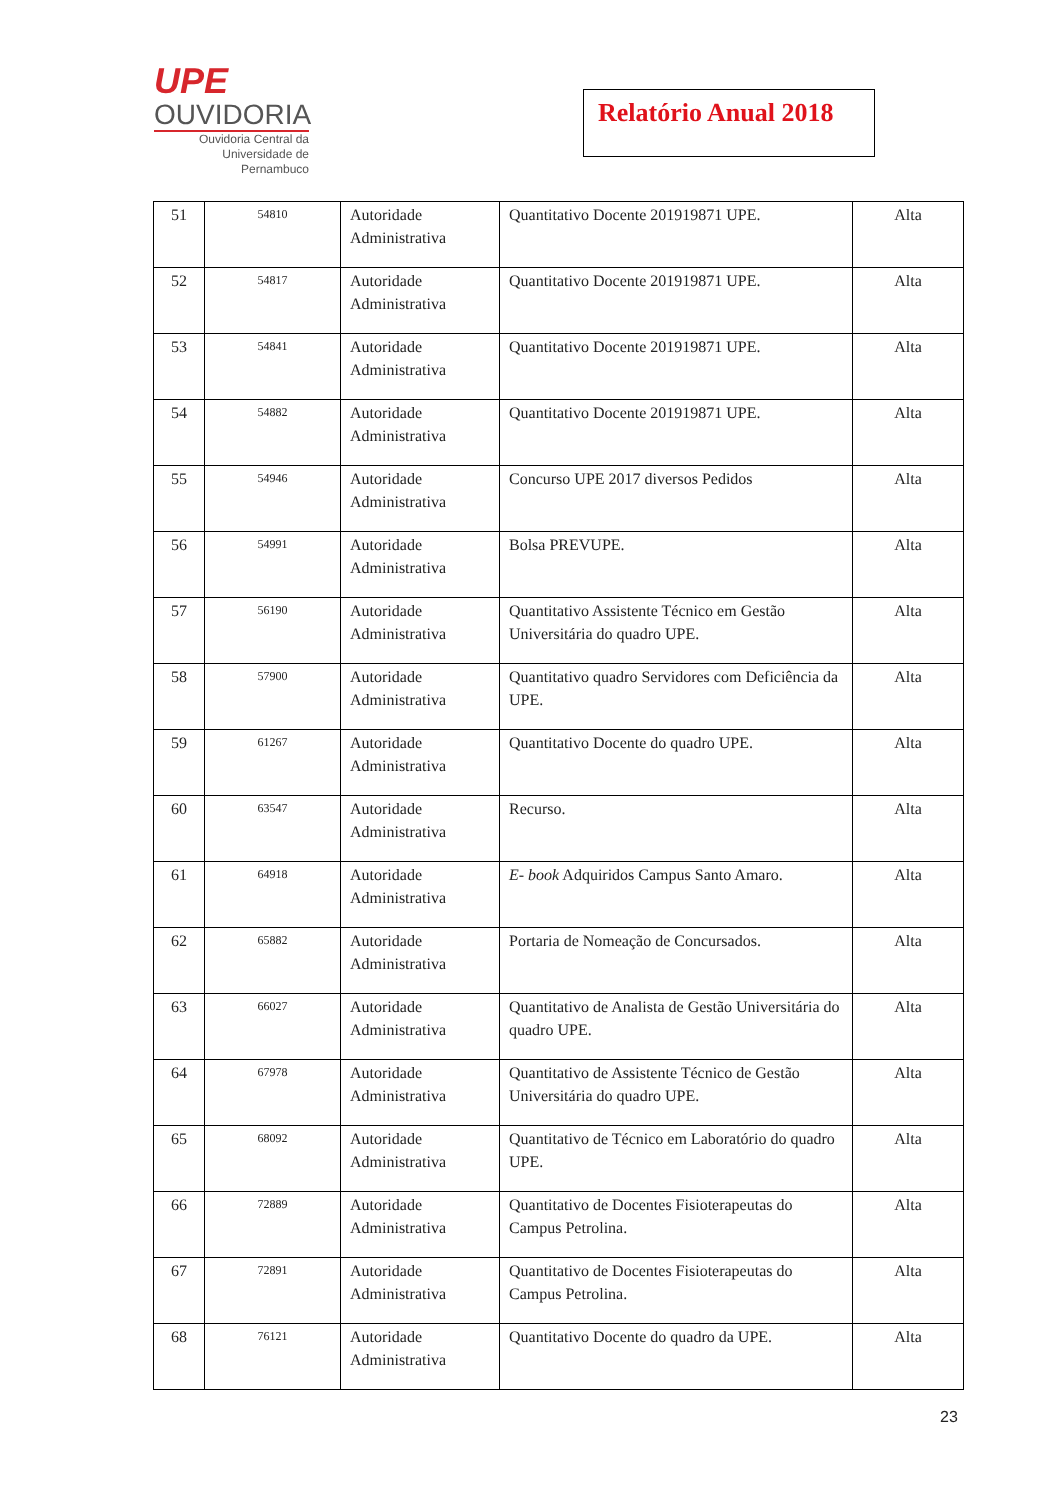UPE
OUVIDORIA
Ouvidoria Central da
Universidade de Pernambuco
Relatório Anual 2018
| 51 | 54810 | Autoridade Administrativa | Quantitativo Docente 201919871 UPE. | Alta |
| 52 | 54817 | Autoridade Administrativa | Quantitativo Docente 201919871 UPE. | Alta |
| 53 | 54841 | Autoridade Administrativa | Quantitativo Docente 201919871 UPE. | Alta |
| 54 | 54882 | Autoridade Administrativa | Quantitativo Docente 201919871 UPE. | Alta |
| 55 | 54946 | Autoridade Administrativa | Concurso UPE 2017 diversos Pedidos | Alta |
| 56 | 54991 | Autoridade Administrativa | Bolsa PREVUPE. | Alta |
| 57 | 56190 | Autoridade Administrativa | Quantitativo Assistente Técnico em Gestão Universitária do quadro UPE. | Alta |
| 58 | 57900 | Autoridade Administrativa | Quantitativo quadro Servidores com Deficiência da UPE. | Alta |
| 59 | 61267 | Autoridade Administrativa | Quantitativo Docente do quadro UPE. | Alta |
| 60 | 63547 | Autoridade Administrativa | Recurso. | Alta |
| 61 | 64918 | Autoridade Administrativa | E- book Adquiridos Campus Santo Amaro. | Alta |
| 62 | 65882 | Autoridade Administrativa | Portaria de Nomeação de Concursados. | Alta |
| 63 | 66027 | Autoridade Administrativa | Quantitativo de Analista de Gestão Universitária do quadro UPE. | Alta |
| 64 | 67978 | Autoridade Administrativa | Quantitativo de Assistente Técnico de Gestão Universitária do quadro UPE. | Alta |
| 65 | 68092 | Autoridade Administrativa | Quantitativo de Técnico em Laboratório do quadro UPE. | Alta |
| 66 | 72889 | Autoridade Administrativa | Quantitativo de Docentes Fisioterapeutas do Campus Petrolina. | Alta |
| 67 | 72891 | Autoridade Administrativa | Quantitativo de Docentes Fisioterapeutas do Campus Petrolina. | Alta |
| 68 | 76121 | Autoridade Administrativa | Quantitativo Docente do quadro da UPE. | Alta |
23